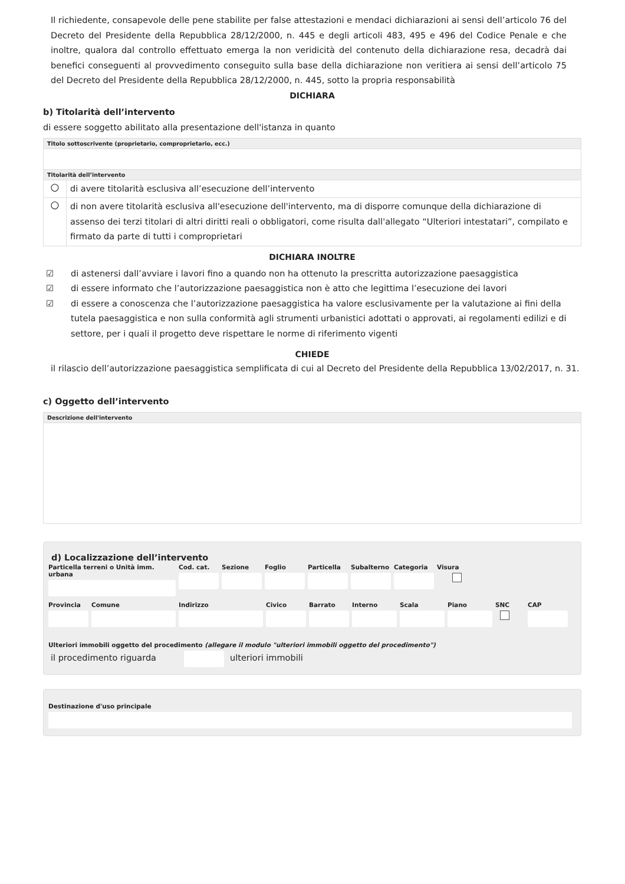Il richiedente, consapevole delle pene stabilite per false attestazioni e mendaci dichiarazioni ai sensi dell’articolo 76 del Decreto del Presidente della Repubblica 28/12/2000, n. 445 e degli articoli 483, 495 e 496 del Codice Penale e che inoltre, qualora dal controllo effettuato emerga la non veridicità del contenuto della dichiarazione resa, decadrà dai benefici conseguenti al provvedimento conseguito sulla base della dichiarazione non veritiera ai sensi dell’articolo 75 del Decreto del Presidente della Repubblica 28/12/2000, n. 445, sotto la propria responsabilità
DICHIARA
b) Titolarità dell’intervento
di essere soggetto abilitato alla presentazione dell'istanza in quanto
| Titolo sottoscrivente (proprietario, comproprietario, ecc.) | |
| --- | --- |
| Titolarità dell’intervento | |
| ○ | di avere titolarità esclusiva all’esecuzione dell’intervento |
| ○ | di non avere titolarità esclusiva all'esecuzione dell'intervento, ma di disporre comunque della dichiarazione di assenso dei terzi titolari di altri diritti reali o obbligatori, come risulta dall'allegato “Ulteriori intestatari”, compilato e firmato da parte di tutti i comproprietari |
DICHIARA INOLTRE
☑ di astenersi dall’avviare i lavori fino a quando non ha ottenuto la prescritta autorizzazione paesaggistica
☑ di essere informato che l’autorizzazione paesaggistica non è atto che legittima l’esecuzione dei lavori
☑ di essere a conoscenza che l’autorizzazione paesaggistica ha valore esclusivamente per la valutazione ai fini della tutela paesaggistica e non sulla conformità agli strumenti urbanistici adottati o approvati, ai regolamenti edilizi e di settore, per i quali il progetto deve rispettare le norme di riferimento vigenti
CHIEDE
il rilascio dell’autorizzazione paesaggistica semplificata di cui al Decreto del Presidente della Repubblica 13/02/2017, n. 31.
c) Oggetto dell’intervento
| Descrizione dell'intervento |
| --- |
d) Localizzazione dell’intervento
Particella terreni o Unità imm. urbana
Cod. cat. Sezione Foglio Particella Subalterno Categoria Visura
Provincia Comune Indirizzo Civico Barrato Interno Scala Piano SNC CAP
Ulteriori immobili oggetto del procedimento (allegare il modulo "ulteriori immobili oggetto del procedimento")
il procedimento riguarda ulteriori immobili
Destinazione d'uso principale